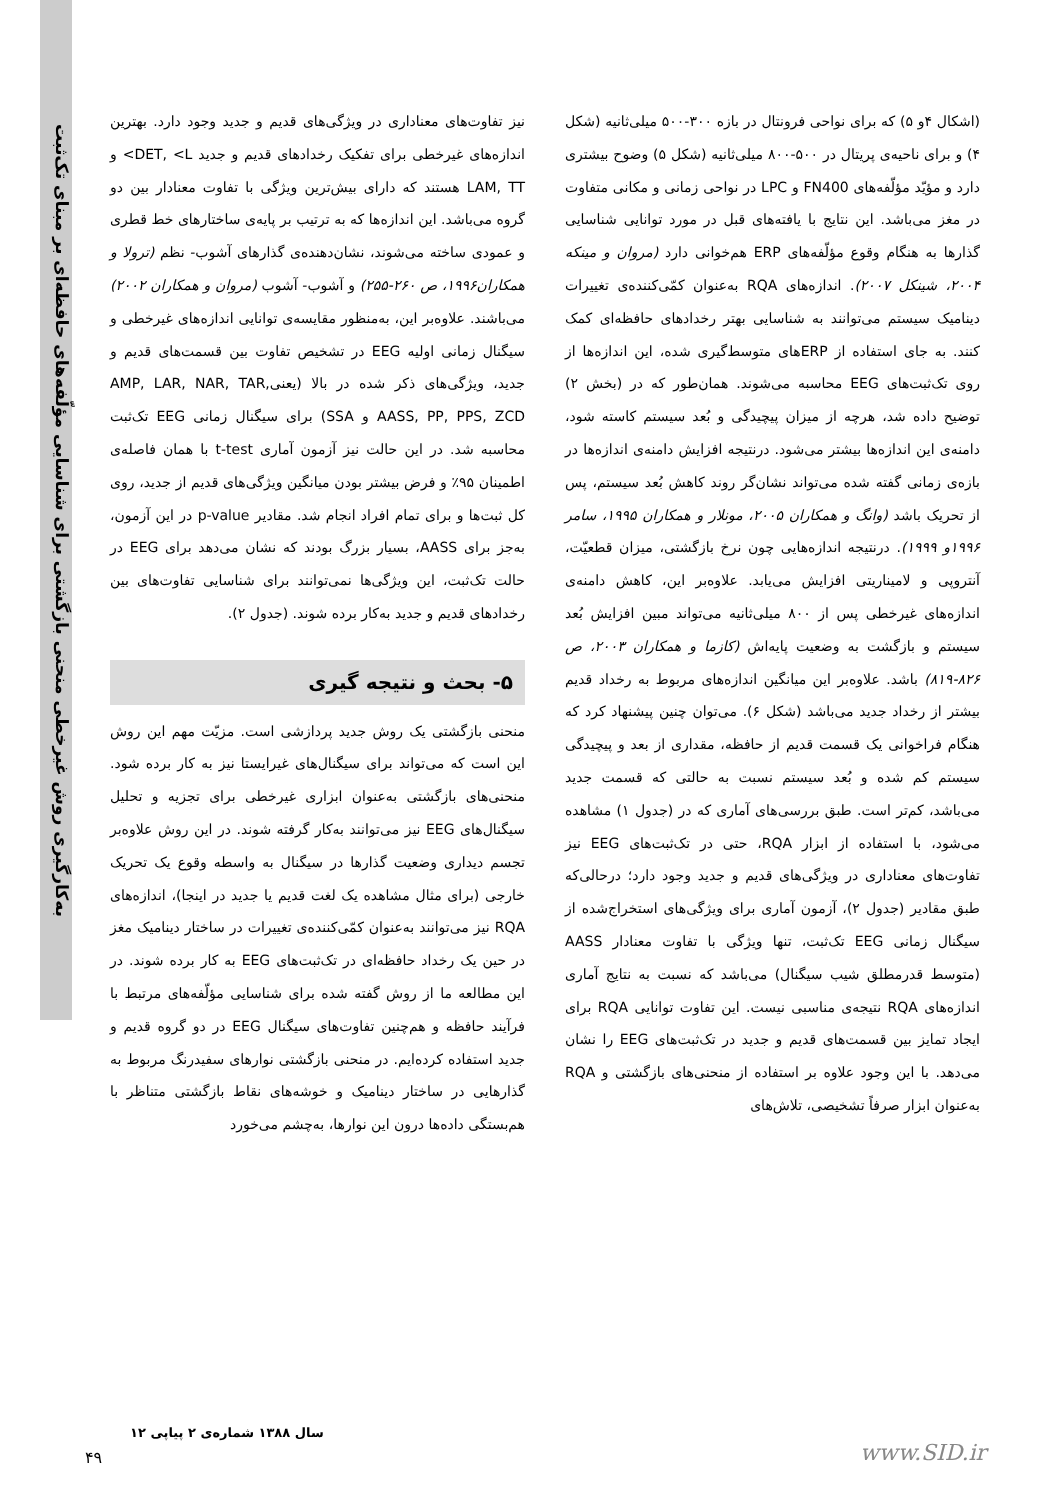به‌کارگیری روش غیرخطی منحنی بازگشتی برای شناسایی مؤلّفه‌های حافظه‌ای بر مبنای تک‌ثبت
نیز تفاوت‌های معناداری در ویژگی‌های قدیم و جدید وجود دارد. بهترین اندازه‌های غیرخطی برای تفکیک رخدادهای قدیم و جدید DET, <L> و LAM, TT هستند که دارای بیش‌ترین ویژگی با تفاوت معنادار بین دو گروه می‌باشد. این اندازه‌ها که به ترتیب بر پایه‌ی ساختارهای خط قطری و عمودی ساخته می‌شوند، نشان‌دهنده‌ی گذارهای آشوب- نظم (ترولا و همکاران۱۹۹۶، ص ۲۶۰-۲۵۵) و آشوب- آشوب (مروان و همکاران ۲۰۰۲) می‌باشند. علاوه‌بر این، به‌منظور مقایسه‌ی توانایی اندازه‌های غیرخطی و سیگنال زمانی اولیه EEG در تشخیص تفاوت بین قسمت‌های قدیم و جدید، ویژگی‌های ذکر شده در بالا (یعنیAMP, LAR, NAR, TAR, AASS, PP, PPS, ZCD و SSA) برای سیگنال زمانی EEG تک‌ثبت محاسبه شد. در این حالت نیز آزمون آماری t-test با همان فاصله‌ی اطمینان ۹۵٪ و فرض بیشتر بودن میانگین ویژگی‌های قدیم از جدید، روی کل ثبت‌ها و برای تمام افراد انجام شد. مقادیر p-value در این آزمون، به‌جز برای AASS، بسیار بزرگ بودند که نشان می‌دهد برای EEG در حالت تک‌ثبت، این ویژگی‌ها نمی‌توانند برای شناسایی تفاوت‌های بین رخدادهای قدیم و جدید به‌کار برده شوند. (جدول ۲).
۵- بحث و نتیجه گیری
منحنی بازگشتی یک روش جدید پردازشی است. مزیّت مهم این روش این است که می‌تواند برای سیگنال‌های غیرایستا نیز به کار برده شود. منحنی‌های بازگشتی به‌عنوان ابزاری غیرخطی برای تجزیه و تحلیل سیگنال‌های EEG نیز می‌توانند به‌کار گرفته شوند. در این روش علاوه‌بر تجسم دیداری وضعیت گذارها در سیگنال به واسطه وقوع یک تحریک خارجی (برای مثال مشاهده یک لغت قدیم یا جدید در اینجا)، اندازه‌های RQA نیز می‌توانند به‌عنوان کمّی‌کننده‌ی تغییرات در ساختار دینامیک مغز در حین یک رخداد حافظه‌ای در تک‌ثبت‌های EEG به کار برده شوند. در این مطالعه ما از روش گفته شده برای شناسایی مؤلّفه‌های مرتبط با فرآیند حافظه و هم‌چنین تفاوت‌های سیگنال EEG در دو گروه قدیم و جدید استفاده کرده‌ایم. در منحنی بازگشتی نوارهای سفیدرنگ مربوط به گذارهایی در ساختار دینامیک و خوشه‌های نقاط بازگشتی متناظر با هم‌بستگی داده‌ها درون این نوارها، به‌چشم می‌خورد
(اشکال ۴و ۵) که برای نواحی فرونتال در بازه ۳۰۰-۵۰۰ میلی‌ثانیه (شکل ۴) و برای ناحیه‌ی پریتال در ۵۰۰-۸۰۰ میلی‌ثانیه (شکل ۵) وضوح بیشتری دارد و مؤیّد مؤلّفه‌های FN400 و LPC در نواحی زمانی و مکانی متفاوت در مغز می‌باشد. این نتایج با یافته‌های قبل در مورد توانایی شناسایی گذارها به هنگام وقوع مؤلّفه‌های ERP هم‌خوانی دارد (مروان و مینکه ۲۰۰۴، شینکل ۲۰۰۷). اندازه‌های RQA به‌عنوان کمّی‌کننده‌ی تغییرات دینامیک سیستم می‌توانند به شناسایی بهتر رخدادهای حافظه‌ای کمک کنند. به جای استفاده از ERPهای متوسط‌گیری شده، این اندازه‌ها از روی تک‌ثبت‌های EEG محاسبه می‌شوند. همان‌طور که در (بخش ۲) توضیح داده شد، هرچه از میزان پیچیدگی و بُعد سیستم کاسته شود، دامنه‌ی این اندازه‌ها بیشتر می‌شود. درنتیجه افزایش دامنه‌ی اندازه‌ها در بازه‌ی زمانی گفته شده می‌تواند نشان‌گر روند کاهش بُعد سیستم، پس از تحریک باشد (وانگ و همکاران ۲۰۰۵، مونلار و همکاران ۱۹۹۵، سامر ۱۹۹۶و ۱۹۹۹). درنتیجه اندازه‌هایی چون نرخ بازگشتی، میزان قطعیّت، آنتروپی و لامیناریتی افزایش می‌یابد. علاوه‌بر این، کاهش دامنه‌ی اندازه‌های غیرخطی پس از ۸۰۰ میلی‌ثانیه می‌تواند مبین افزایش بُعد سیستم و بازگشت به وضعیت پایه‌اش (کازما و همکاران ۲۰۰۳، ص ۸۲۶-۸۱۹) باشد. علاوه‌بر این میانگین اندازه‌های مربوط به رخداد قدیم بیشتر از رخداد جدید می‌باشد (شکل ۶). می‌توان چنین پیشنهاد کرد که هنگام فراخوانی یک قسمت قدیم از حافظه، مقداری از بعد و پیچیدگی سیستم کم شده و بُعد سیستم نسبت به حالتی که قسمت جدید می‌باشد، کم‌تر است. طبق بررسی‌های آماری که در (جدول ۱) مشاهده می‌شود، با استفاده از ابزار RQA، حتی در تک‌ثبت‌های EEG نیز تفاوت‌های معناداری در ویژگی‌های قدیم و جدید وجود دارد؛ درحالی‌که طبق مقادیر (جدول ۲)، آزمون آماری برای ویژگی‌های استخراج‌شده از سیگنال زمانی EEG تک‌ثبت، تنها ویژگی با تفاوت معنادار AASS (متوسط قدرمطلق شیب سیگنال) می‌باشد که نسبت به نتایج آماری اندازه‌های RQA نتیجه‌ی مناسبی نیست. این تفاوت توانایی RQA برای ایجاد تمایز بین قسمت‌های قدیم و جدید در تک‌ثبت‌های EEG را نشان می‌دهد. با این وجود علاوه بر استفاده از منحنی‌های بازگشتی و RQA به‌عنوان ابزار صرفاً تشخیصی، تلاش‌های
سال ۱۳۸۸ شماره‌ی ۲ پیاپی ۱۲
۴۹ www.SID.ir